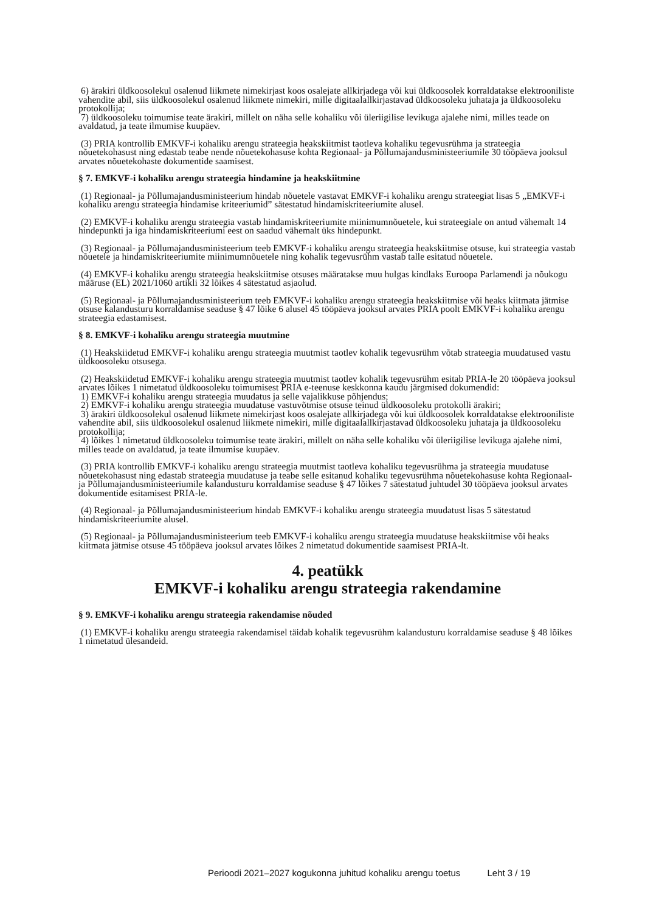6) ärakiri üldkoosolekul osalenud liikmete nimekirjast koos osalejate allkirjadega või kui üldkoosolek korraldatakse elektrooniliste vahendite abil, siis üldkoosolekul osalenud liikmete nimekiri, mille digitaalallkirjastavad üldkoosoleku juhataja ja üldkoosoleku protokollija;
7) üldkoosoleku toimumise teate ärakiri, millelt on näha selle kohaliku või üleriigilise levikuga ajalehe nimi, milles teade on avaldatud, ja teate ilmumise kuupäev.
(3) PRIA kontrollib EMKVF-i kohaliku arengu strateegia heakskiitmist taotleva kohaliku tegevusrühma ja strateegia nõuetekohasust ning edastab teabe nende nõuetekohasuse kohta Regionaal- ja Põllumajandusministeeriumile 30 tööpäeva jooksul arvates nõuetekohaste dokumentide saamisest.
§ 7. EMKVF-i kohaliku arengu strateegia hindamine ja heakskiitmine
(1) Regionaal- ja Põllumajandusministeerium hindab nõuetele vastavat EMKVF-i kohaliku arengu strateegiat lisas 5 „EMKVF-i kohaliku arengu strateegia hindamise kriteeriumid” sätestatud hindamiskriteeriumite alusel.
(2) EMKVF-i kohaliku arengu strateegia vastab hindamiskriteeriumite miinimumnõuetele, kui strateegiale on antud vähemalt 14 hindepunkti ja iga hindamiskriteeriumi eest on saadud vähemalt üks hindepunkt.
(3) Regionaal- ja Põllumajandusministeerium teeb EMKVF-i kohaliku arengu strateegia heakskiitmise otsuse, kui strateegia vastab nõuetele ja hindamiskriteeriumite miinimumnõuetele ning kohalik tegevusrühm vastab talle esitatud nõuetele.
(4) EMKVF-i kohaliku arengu strateegia heakskiitmise otsuses määratakse muu hulgas kindlaks Euroopa Parlamendi ja nõukogu määruse (EL) 2021/1060 artikli 32 lõikes 4 sätestatud asjaolud.
(5) Regionaal- ja Põllumajandusministeerium teeb EMKVF-i kohaliku arengu strateegia heakskiitmise või heaks kiitmata jätmise otsuse kalandusturu korraldamise seaduse § 47 lõike 6 alusel 45 tööpäeva jooksul arvates PRIA poolt EMKVF-i kohaliku arengu strateegia edastamisest.
§ 8. EMKVF-i kohaliku arengu strateegia muutmine
(1) Heakskiidetud EMKVF-i kohaliku arengu strateegia muutmist taotlev kohalik tegevusrühm võtab strateegia muudatused vastu üldkoosoleku otsusega.
(2) Heakskiidetud EMKVF-i kohaliku arengu strateegia muutmist taotlev kohalik tegevusrühm esitab PRIA-le 20 tööpäeva jooksul arvates lõikes 1 nimetatud üldkoosoleku toimumisest PRIA e-teenuse keskkonna kaudu järgmised dokumendid:
1) EMKVF-i kohaliku arengu strateegia muudatus ja selle vajalikkuse põhjendus;
2) EMKVF-i kohaliku arengu strateegia muudatuse vastuvõtmise otsuse teinud üldkoosoleku protokolli ärakiri;
3) ärakiri üldkoosolekul osalenud liikmete nimekirjast koos osalejate allkirjadega või kui üldkoosolek korraldatakse elektrooniliste vahendite abil, siis üldkoosolekul osalenud liikmete nimekiri, mille digitaalallkirjastavad üldkoosoleku juhataja ja üldkoosoleku protokollija;
4) lõikes 1 nimetatud üldkoosoleku toimumise teate ärakiri, millelt on näha selle kohaliku või üleriigilise levikuga ajalehe nimi, milles teade on avaldatud, ja teate ilmumise kuupäev.
(3) PRIA kontrollib EMKVF-i kohaliku arengu strateegia muutmist taotleva kohaliku tegevusrühma ja strateegia muudatuse nõuetekohasust ning edastab strateegia muudatuse ja teabe selle esitanud kohaliku tegevusrühma nõuetekohasuse kohta Regionaal- ja Põllumajandusministeeriumile kalandusturu korraldamise seaduse § 47 lõikes 7 sätestatud juhtudel 30 tööpäeva jooksul arvates dokumentide esitamisest PRIA-le.
(4) Regionaal- ja Põllumajandusministeerium hindab EMKVF-i kohaliku arengu strateegia muudatust lisas 5 sätestatud hindamiskriteeriumite alusel.
(5) Regionaal- ja Põllumajandusministeerium teeb EMKVF-i kohaliku arengu strateegia muudatuse heakskiitmise või heaks kiitmata jätmise otsuse 45 tööpäeva jooksul arvates lõikes 2 nimetatud dokumentide saamisest PRIA-lt.
4. peatükk
EMKVF-i kohaliku arengu strateegia rakendamine
§ 9. EMKVF-i kohaliku arengu strateegia rakendamise nõuded
(1) EMKVF-i kohaliku arengu strateegia rakendamisel täidab kohalik tegevusrühm kalandusturu korraldamise seaduse § 48 lõikes 1 nimetatud ülesandeid.
Perioodi 2021–2027 kogukonna juhitud kohaliku arengu toetus Leht 3 / 19